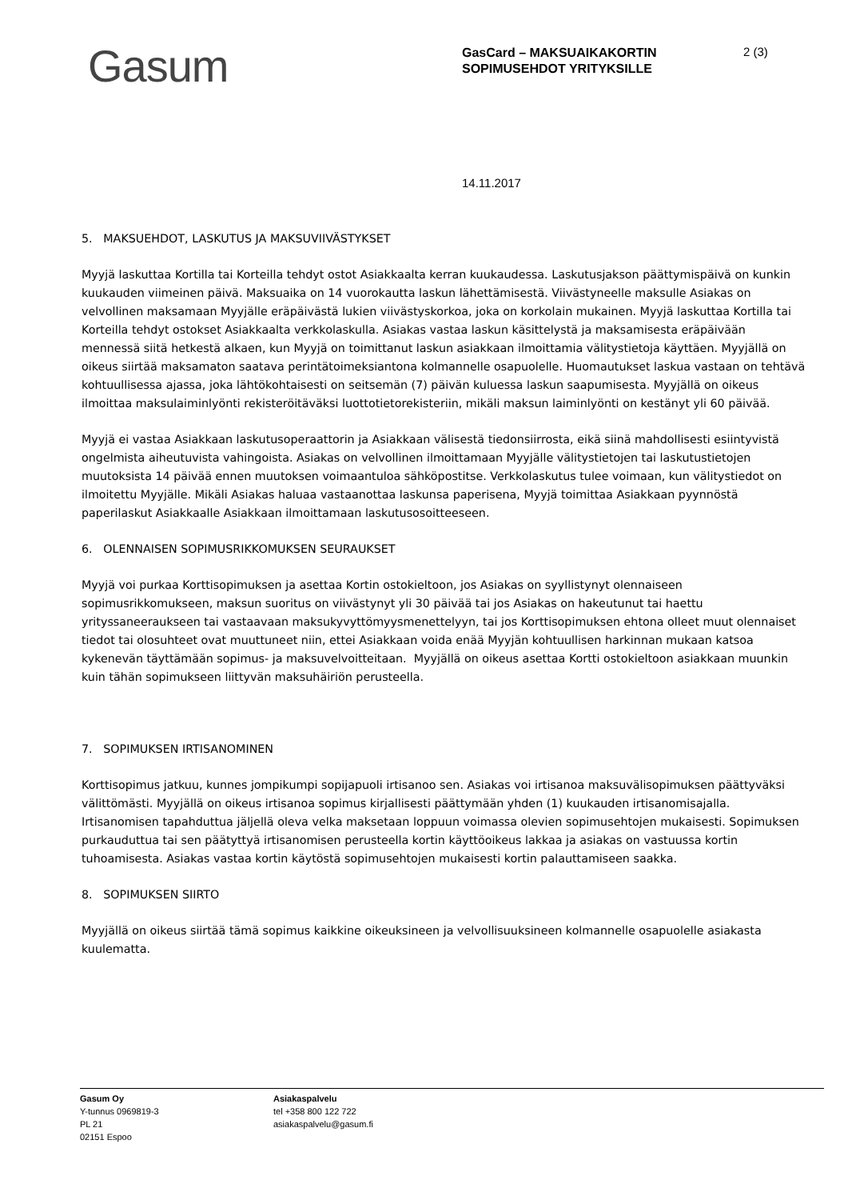Gasum
GasCard – MAKSUAIKAKORTIN SOPIMUSEHDOT YRITYKSILLE
2 (3)
14.11.2017
5. MAKSUEHDOT, LASKUTUS JA MAKSUVIIVÄSTYKSET
Myyjä laskuttaa Kortilla tai Korteilla tehdyt ostot Asiakkaalta kerran kuukaudessa. Laskutusjakson päättymispäivä on kunkin kuukauden viimeinen päivä. Maksuaika on 14 vuorokautta laskun lähettämisestä. Viivästyneelle maksulle Asiakas on velvollinen maksamaan Myyjälle eräpäivästä lukien viivästyskorkoa, joka on korkolain mukainen. Myyjä laskuttaa Kortilla tai Korteilla tehdyt ostokset Asiakkaalta verkkolaskulla. Asiakas vastaa laskun käsittelystä ja maksamisesta eräpäivään mennessä siitä hetkestä alkaen, kun Myyjä on toimittanut laskun asiakkaan ilmoittamia välitystietoja käyttäen. Myyjällä on oikeus siirtää maksamaton saatava perintätoimeksiantona kolmannelle osapuolelle. Huomautukset laskua vastaan on tehtävä kohtuullisessa ajassa, joka lähtökohtaisesti on seitsemän (7) päivän kuluessa laskun saapumisesta. Myyjällä on oikeus ilmoittaa maksulaiminlyönti rekisteröitäväksi luottotietorekisteriin, mikäli maksun laiminlyönti on kestänyt yli 60 päivää.
Myyjä ei vastaa Asiakkaan laskutusoperaattorin ja Asiakkaan välisestä tiedonsiirrosta, eikä siinä mahdollisesti esiintyvistä ongelmista aiheutuvista vahingoista. Asiakas on velvollinen ilmoittamaan Myyjälle välitystietojen tai laskutustietojen muutoksista 14 päivää ennen muutoksen voimaantuloa sähköpostitse. Verkkolaskutus tulee voimaan, kun välitystiedot on ilmoitettu Myyjälle. Mikäli Asiakas haluaa vastaanottaa laskunsa paperisena, Myyjä toimittaa Asiakkaan pyynnöstä paperilaskut Asiakkaalle Asiakkaan ilmoittamaan laskutusosoitteeseen.
6. OLENNAISEN SOPIMUSRIKKOMUKSEN SEURAUKSET
Myyjä voi purkaa Korttisopimuksen ja asettaa Kortin ostokieltoon, jos Asiakas on syyllistynyt olennaiseen sopimusrikkomukseen, maksun suoritus on viivästynyt yli 30 päivää tai jos Asiakas on hakeutunut tai haettu yrityssaneeraukseen tai vastaavaan maksukyvyttömyysmenettelyyn, tai jos Korttisopimuksen ehtona olleet muut olennaiset tiedot tai olosuhteet ovat muuttuneet niin, ettei Asiakkaan voida enää Myyjän kohtuullisen harkinnan mukaan katsoa kykenevän täyttämään sopimus- ja maksuvelvoitteitaan. Myyjällä on oikeus asettaa Kortti ostokieltoon asiakkaan muunkin kuin tähän sopimukseen liittyvän maksuhäiriön perusteella.
7. SOPIMUKSEN IRTISANOMINEN
Korttisopimus jatkuu, kunnes jompikumpi sopijapuoli irtisanoo sen. Asiakas voi irtisanoa maksuvälisopimuksen päättyväksi välittömästi. Myyjällä on oikeus irtisanoa sopimus kirjallisesti päättymään yhden (1) kuukauden irtisanomisajalla. Irtisanomisen tapahduttua jäljellä oleva velka maksetaan loppuun voimassa olevien sopimusehtojen mukaisesti. Sopimuksen purkauduttua tai sen päätyttyä irtisanomisen perusteella kortin käyttöoikeus lakkaa ja asiakas on vastuussa kortin tuhoamisesta. Asiakas vastaa kortin käytöstä sopimusehtojen mukaisesti kortin palauttamiseen saakka.
8. SOPIMUKSEN SIIRTO
Myyjällä on oikeus siirtää tämä sopimus kaikkine oikeuksineen ja velvollisuuksineen kolmannelle osapuolelle asiakasta kuulematta.
Gasum Oy
Y-tunnus 0969819-3
PL 21
02151 Espoo
Asiakaspalvelu
tel +358 800 122 722
asiakaspalvelu@gasum.fi